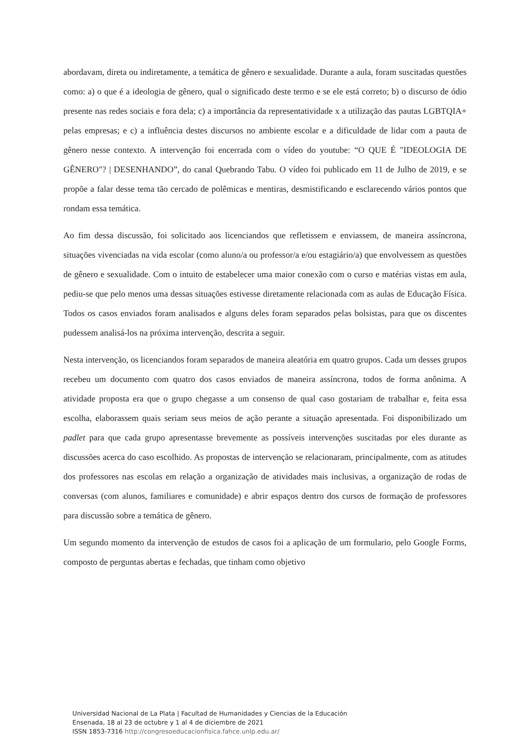abordavam, direta ou indiretamente, a temática de gênero e sexualidade. Durante a aula, foram suscitadas questões como: a) o que é a ideologia de gênero, qual o significado deste termo e se ele está correto; b) o discurso de ódio presente nas redes sociais e fora dela; c) a importância da representatividade x a utilização das pautas LGBTQIA+ pelas empresas; e c) a influência destes discursos no ambiente escolar e a dificuldade de lidar com a pauta de gênero nesse contexto. A intervenção foi encerrada com o vídeo do youtube: “O QUE É "IDEOLOGIA DE GÊNERO"? | DESENHANDO”, do canal Quebrando Tabu. O vídeo foi publicado em 11 de Julho de 2019, e se propõe a falar desse tema tão cercado de polêmicas e mentiras, desmistificando e esclarecendo vários pontos que rondam essa temática.
Ao fim dessa discussão, foi solicitado aos licenciandos que refletissem e enviassem, de maneira assíncrona, situações vivenciadas na vida escolar (como aluno/a ou professor/a e/ou estagiário/a) que envolvessem as questões de gênero e sexualidade. Com o intuito de estabelecer uma maior conexão com o curso e matérias vistas em aula, pediu-se que pelo menos uma dessas situações estivesse diretamente relacionada com as aulas de Educação Física. Todos os casos enviados foram analisados e alguns deles foram separados pelas bolsistas, para que os discentes pudessem analisá-los na próxima intervenção, descrita a seguir.
Nesta intervenção, os licenciandos foram separados de maneira aleatória em quatro grupos. Cada um desses grupos recebeu um documento com quatro dos casos enviados de maneira assíncrona, todos de forma anônima. A atividade proposta era que o grupo chegasse a um consenso de qual caso gostariam de trabalhar e, feita essa escolha, elaborassem quais seriam seus meios de ação perante a situação apresentada. Foi disponibilizado um padlet para que cada grupo apresentasse brevemente as possíveis intervenções suscitadas por eles durante as discussões acerca do caso escolhido. As propostas de intervenção se relacionaram, principalmente, com as atitudes dos professores nas escolas em relação a organização de atividades mais inclusivas, a organização de rodas de conversas (com alunos, familiares e comunidade) e abrir espaços dentro dos cursos de formação de professores para discussão sobre a temática de gênero.
Um segundo momento da intervenção de estudos de casos foi a aplicação de um formulario, pelo Google Forms, composto de perguntas abertas e fechadas, que tinham como objetivo
Universidad Nacional de La Plata | Facultad de Humanidades y Ciencias de la Educación
Ensenada, 18 al 23 de octubre y 1 al 4 de diciembre de 2021
ISSN 1853-7316 http://congresoeducacionfisica.fahce.unlp.edu.ar/